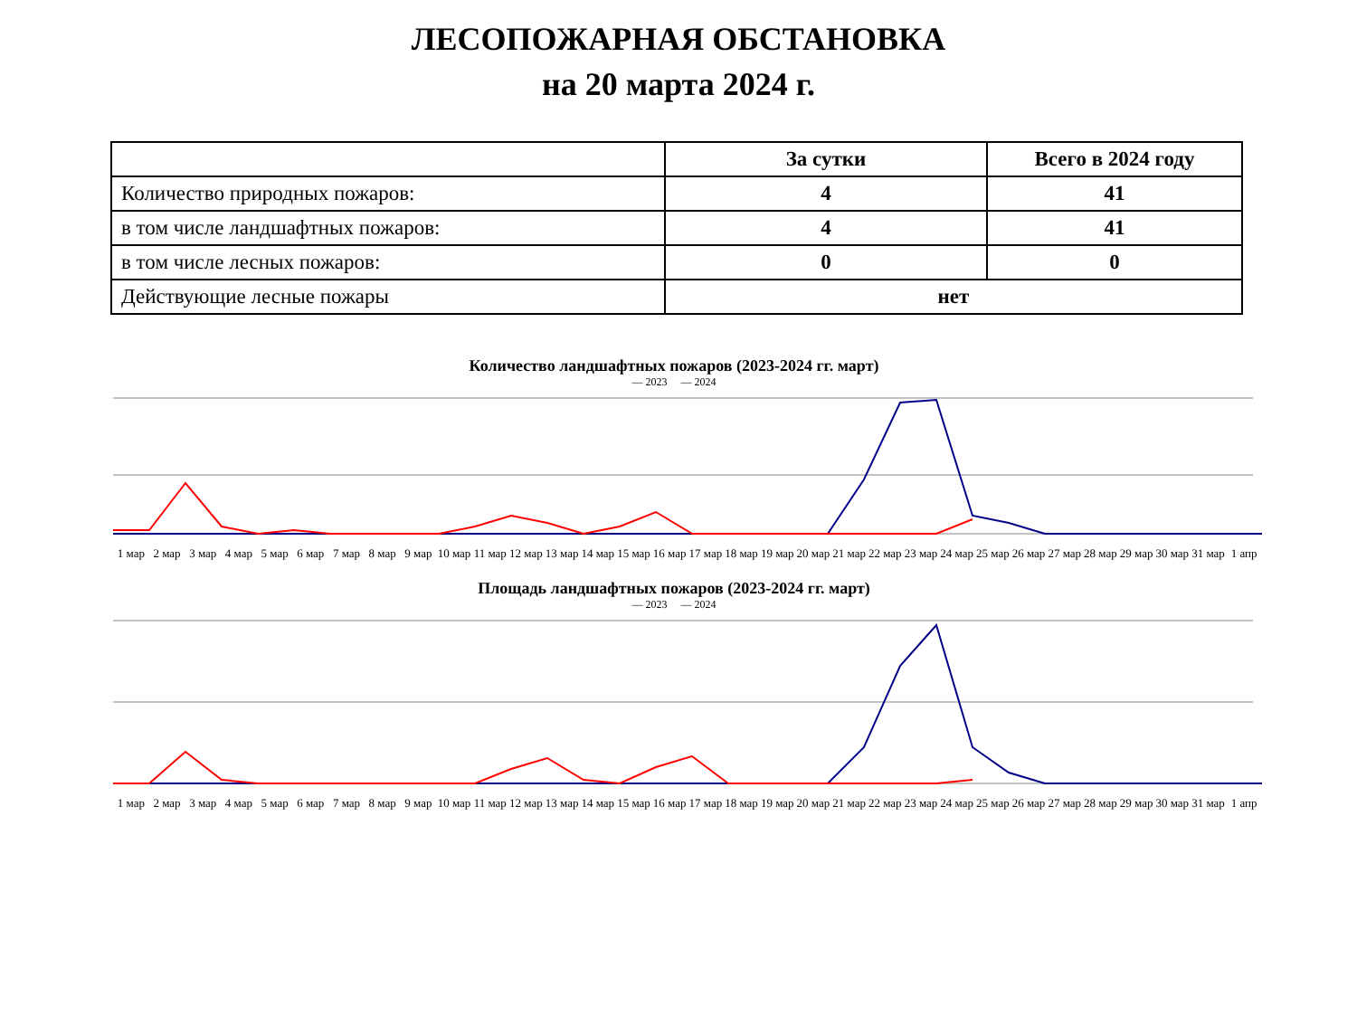ЛЕСОПОЖАРНАЯ ОБСТАНОВКА
на 20 марта 2024 г.
| | За сутки | Всего в 2024 году |
| --- | --- | --- |
| Количество природных пожаров: | 4 | 41 |
| в том числе ландшафтных пожаров: | 4 | 41 |
| в том числе лесных пожаров: | 0 | 0 |
| Действующие лесные пожары | нет | |
Количество ландшафтных пожаров (2023-2024 гг. март)
— 2023 — 2024
1 мар 2 мар 3 мар 4 мар 5 мар 6 мар 7 мар 8 мар 9 мар 10 мар 11 мар 12 мар 13 мар 14 мар 15 мар 16 мар 17 мар 18 мар 19 мар 20 мар 21 мар 22 мар 23 мар 24 мар 25 мар 26 мар 27 мар 28 мар 29 мар 30 мар 31 мар 1 апр
Площадь ландшафтных пожаров (2023-2024 гг. март)
— 2023 — 2024
1 мар 2 мар 3 мар 4 мар 5 мар 6 мар 7 мар 8 мар 9 мар 10 мар 11 мар 12 мар 13 мар 14 мар 15 мар 16 мар 17 мар 18 мар 19 мар 20 мар 21 мар 22 мар 23 мар 24 мар 25 мар 26 мар 27 мар 28 мар 29 мар 30 мар 31 мар 1 апр